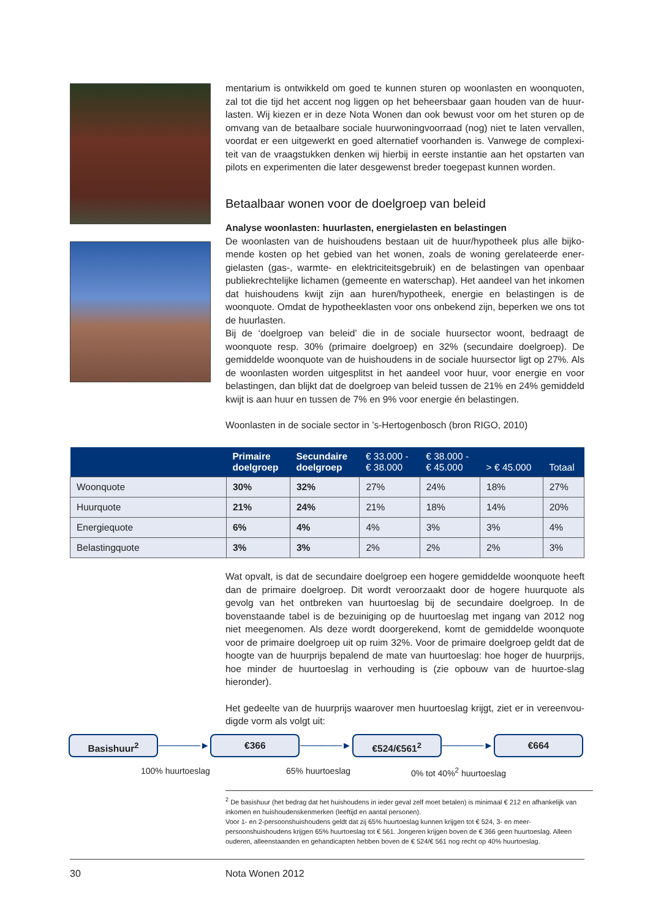mentarium is ontwikkeld om goed te kunnen sturen op woonlasten en woonquoten, zal tot die tijd het accent nog liggen op het beheersbaar gaan houden van de huur-lasten. Wij kiezen er in deze Nota Wonen dan ook bewust voor om het sturen op de omvang van de betaalbare sociale huurwoningvoorraad (nog) niet te laten vervallen, voordat er een uitgewerkt en goed alternatief voorhanden is. Vanwege de complexi-teit van de vraagstukken denken wij hierbij in eerste instantie aan het opstarten van pilots en experimenten die later desgewenst breder toegepast kunnen worden.
Betaalbaar wonen voor de doelgroep van beleid
Analyse woonlasten: huurlasten, energielasten en belastingen
De woonlasten van de huishoudens bestaan uit de huur/hypotheek plus alle bijko-mende kosten op het gebied van het wonen, zoals de woning gerelateerde ener-gielasten (gas-, warmte- en elektriciteitsgebruik) en de belastingen van openbaar publiekrechtelijke lichamen (gemeente en waterschap). Het aandeel van het inkomen dat huishoudens kwijt zijn aan huren/hypotheek, energie en belastingen is de woonquote. Omdat de hypotheeklasten voor ons onbekend zijn, beperken we ons tot de huurlasten.
Bij de ‘doelgroep van beleid’ die in de sociale huursector woont, bedraagt de woonquote resp. 30% (primaire doelgroep) en 32% (secundaire doelgroep). De gemiddelde woonquote van de huishoudens in de sociale huursector ligt op 27%. Als de woonlasten worden uitgesplitst in het aandeel voor huur, voor energie en voor belastingen, dan blijkt dat de doelgroep van beleid tussen de 21% en 24% gemiddeld kwijt is aan huur en tussen de 7% en 9% voor energie én belastingen.
Woonlasten in de sociale sector in ’s-Hertogenbosch (bron RIGO, 2010)
| | Primaire doelgroep | Secundaire doelgroep | € 33.000 - € 38.000 | € 38.000 - € 45.000 | > € 45.000 | Totaal |
| --- | --- | --- | --- | --- | --- | --- |
| Woonquote | 30% | 32% | 27% | 24% | 18% | 27% |
| Huurquote | 21% | 24% | 21% | 18% | 14% | 20% |
| Energiequote | 6% | 4% | 4% | 3% | 3% | 4% |
| Belastingquote | 3% | 3% | 2% | 2% | 2% | 3% |
Wat opvalt, is dat de secundaire doelgroep een hogere gemiddelde woonquote heeft dan de primaire doelgroep. Dit wordt veroorzaakt door de hogere huurquote als gevolg van het ontbreken van huurtoeslag bij de secundaire doelgroep. In de bovenstaande tabel is de bezuiniging op de huurtoeslag met ingang van 2012 nog niet meegenomen. Als deze wordt doorgerekend, komt de gemiddelde woonquote voor de primaire doelgroep uit op ruim 32%. Voor de primaire doelgroep geldt dat de hoogte van de huurprijs bepalend de mate van huurtoeslag: hoe hoger de huurprijs, hoe minder de huurtoeslag in verhouding is (zie opbouw van de huurtoe-slag hieronder).
Het gedeelte van de huurprijs waarover men huurtoeslag krijgt, ziet er in vereenvou-digde vorm als volgt uit:
Basishuur<sup>2</sup>
──────►
€366
──────►
€524/€561<sup>2</sup>
──────►
€664
100% huurtoeslag 65% huurtoeslag 0% tot 40%<sup>2</sup> huurtoeslag
<sup>2</sup> De basishuur (het bedrag dat het huishoudens in ieder geval zelf moet betalen) is minimaal € 212 en afhankelijk van inkomen en huishoudenskenmerken (leeftijd en aantal personen).
Voor 1- en 2-persoonshuishoudens geldt dat zij 65% huurtoeslag kunnen krijgen tot € 524, 3- en meer-persoonshuishoudens krijgen 65% huurtoeslag tot € 561. Jongeren krijgen boven de € 366 geen huurtoeslag. Alleen ouderen, alleenstaanden en gehandicapten hebben boven de € 524/€ 561 nog recht op 40% huurtoeslag.
30 Nota Wonen 2012